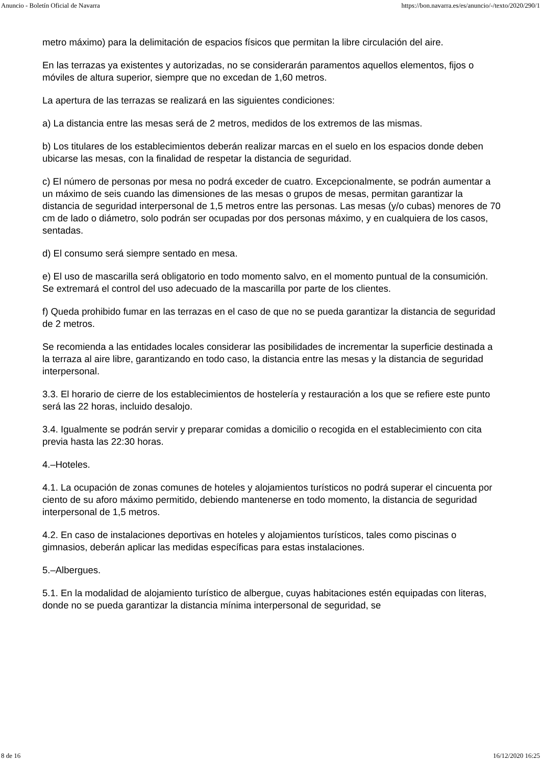Anuncio - Boletín Oficial de Navarra https://bon.navarra.es/es/anuncio/-/texto/2020/290/1
metro máximo) para la delimitación de espacios físicos que permitan la libre circulación del aire.
En las terrazas ya existentes y autorizadas, no se considerarán paramentos aquellos elementos, fijos o móviles de altura superior, siempre que no excedan de 1,60 metros.
La apertura de las terrazas se realizará en las siguientes condiciones:
a) La distancia entre las mesas será de 2 metros, medidos de los extremos de las mismas.
b) Los titulares de los establecimientos deberán realizar marcas en el suelo en los espacios donde deben ubicarse las mesas, con la finalidad de respetar la distancia de seguridad.
c) El número de personas por mesa no podrá exceder de cuatro. Excepcionalmente, se podrán aumentar a un máximo de seis cuando las dimensiones de las mesas o grupos de mesas, permitan garantizar la distancia de seguridad interpersonal de 1,5 metros entre las personas. Las mesas (y/o cubas) menores de 70 cm de lado o diámetro, solo podrán ser ocupadas por dos personas máximo, y en cualquiera de los casos, sentadas.
d) El consumo será siempre sentado en mesa.
e) El uso de mascarilla será obligatorio en todo momento salvo, en el momento puntual de la consumición. Se extremará el control del uso adecuado de la mascarilla por parte de los clientes.
f) Queda prohibido fumar en las terrazas en el caso de que no se pueda garantizar la distancia de seguridad de 2 metros.
Se recomienda a las entidades locales considerar las posibilidades de incrementar la superficie destinada a la terraza al aire libre, garantizando en todo caso, la distancia entre las mesas y la distancia de seguridad interpersonal.
3.3. El horario de cierre de los establecimientos de hostelería y restauración a los que se refiere este punto será las 22 horas, incluido desalojo.
3.4. Igualmente se podrán servir y preparar comidas a domicilio o recogida en el establecimiento con cita previa hasta las 22:30 horas.
4.–Hoteles.
4.1. La ocupación de zonas comunes de hoteles y alojamientos turísticos no podrá superar el cincuenta por ciento de su aforo máximo permitido, debiendo mantenerse en todo momento, la distancia de seguridad interpersonal de 1,5 metros.
4.2. En caso de instalaciones deportivas en hoteles y alojamientos turísticos, tales como piscinas o gimnasios, deberán aplicar las medidas específicas para estas instalaciones.
5.–Albergues.
5.1. En la modalidad de alojamiento turístico de albergue, cuyas habitaciones estén equipadas con literas, donde no se pueda garantizar la distancia mínima interpersonal de seguridad, se
8 de 16 16/12/2020 16:25